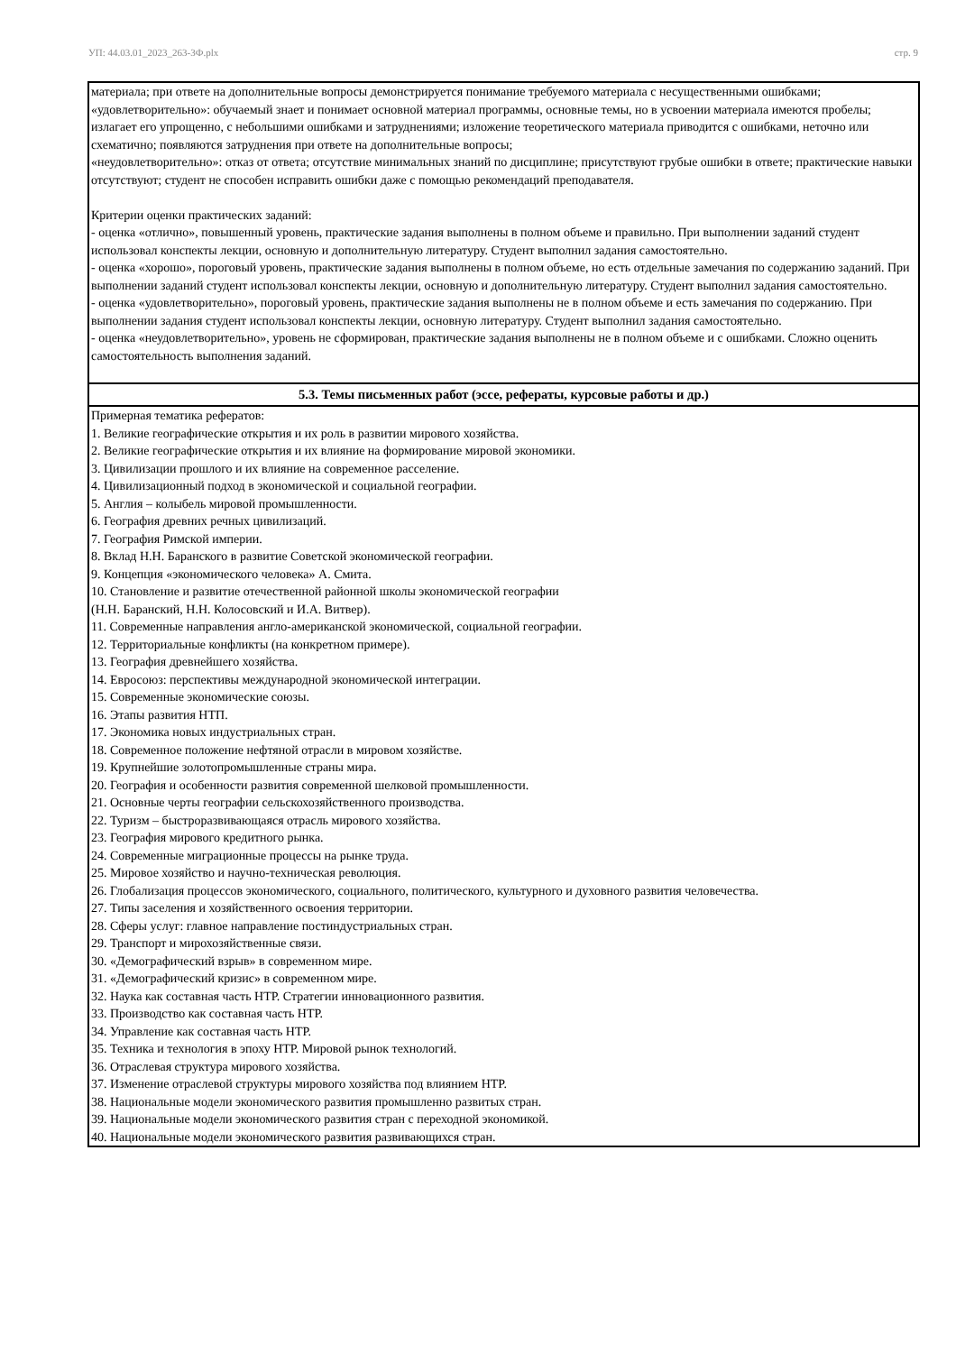УП: 44.03.01_2023_263-3Ф.plx стр. 9
| материала; при ответе на дополнительные вопросы демонстрируется понимание требуемого материала с несущественными ошибками; «удовлетворительно»: обучаемый знает и понимает основной материал программы, основные темы, но в усвоении материала имеются пробелы; излагает его упрощенно, с небольшими ошибками и затруднениями; изложение теоретического материала приводится с ошибками, неточно или схематично; появляются затруднения при ответе на дополнительные вопросы; «неудовлетворительно»: отказ от ответа; отсутствие минимальных знаний по дисциплине; присутствуют грубые ошибки в ответе; практические навыки отсутствуют; студент не способен исправить ошибки даже с помощью рекомендаций преподавателя. Критерии оценки практических заданий: - оценка «отлично», повышенный уровень, практические задания выполнены в полном объеме и правильно. При выполнении заданий студент использовал конспекты лекции, основную и дополнительную литературу. Студент выполнил задания самостоятельно. - оценка «хорошо», пороговый уровень, практические задания выполнены в полном объеме, но есть отдельные замечания по содержанию заданий. При выполнении заданий студент использовал конспекты лекции, основную и дополнительную литературу. Студент выполнил задания самостоятельно. - оценка «удовлетворительно», пороговый уровень, практические задания выполнены не в полном объеме и есть замечания по содержанию. При выполнении задания студент использовал конспекты лекции, основную литературу. Студент выполнил задания самостоятельно. - оценка «неудовлетворительно», уровень не сформирован, практические задания выполнены не в полном объеме и с ошибками. Сложно оценить самостоятельность выполнения заданий. |
| 5.3. Темы письменных работ (эссе, рефераты, курсовые работы и др.) |
| Примерная тематика рефератов: 1. Великие географические открытия и их роль в развитии мирового хозяйства. 2. Великие географические открытия и их влияние на формирование мировой экономики. 3. Цивилизации прошлого и их влияние на современное расселение. 4. Цивилизационный подход в экономической и социальной географии. 5. Англия – колыбель мировой промышленности. 6. География древних речных цивилизаций. 7. География Римской империи. 8. Вклад Н.Н. Баранского в развитие Советской экономической географии. 9. Концепция «экономического человека» А. Смита. 10. Становление и развитие отечественной районной школы экономической географии (Н.Н. Баранский, Н.Н. Колосовский и И.А. Витвер). 11. Современные направления англо-американской экономической, социальной географии. 12. Территориальные конфликты (на конкретном примере). 13. География древнейшего хозяйства. 14. Евросоюз: перспективы международной экономической интеграции. 15. Современные экономические союзы. 16. Этапы развития НТП. 17. Экономика новых индустриальных стран. 18. Современное положение нефтяной отрасли в мировом хозяйстве. 19. Крупнейшие золотопромышленные страны мира. 20. География и особенности развития современной шелковой промышленности. 21. Основные черты географии сельскохозяйственного производства. 22. Туризм – быстроразвивающаяся отрасль мирового хозяйства. 23. География мирового кредитного рынка. 24. Современные миграционные процессы на рынке труда. 25. Мировое хозяйство и научно-техническая революция. 26. Глобализация процессов экономического, социального, политического, культурного и духовного развития человечества. 27. Типы заселения и хозяйственного освоения территории. 28. Сферы услуг: главное направление постиндустриальных стран. 29. Транспорт и мирохозяйственные связи. 30. «Демографический взрыв» в современном мире. 31. «Демографический кризис» в современном мире. 32. Наука как составная часть НТР. Стратегии инновационного развития. 33. Производство как составная часть НТР. 34. Управление как составная часть НТР. 35. Техника и технология в эпоху НТР. Мировой рынок технологий. 36. Отраслевая структура мирового хозяйства. 37. Изменение отраслевой структуры мирового хозяйства под влиянием НТР. 38. Национальные модели экономического развития промышленно развитых стран. 39. Национальные модели экономического развития стран с переходной экономикой. 40. Национальные модели экономического развития развивающихся стран. |